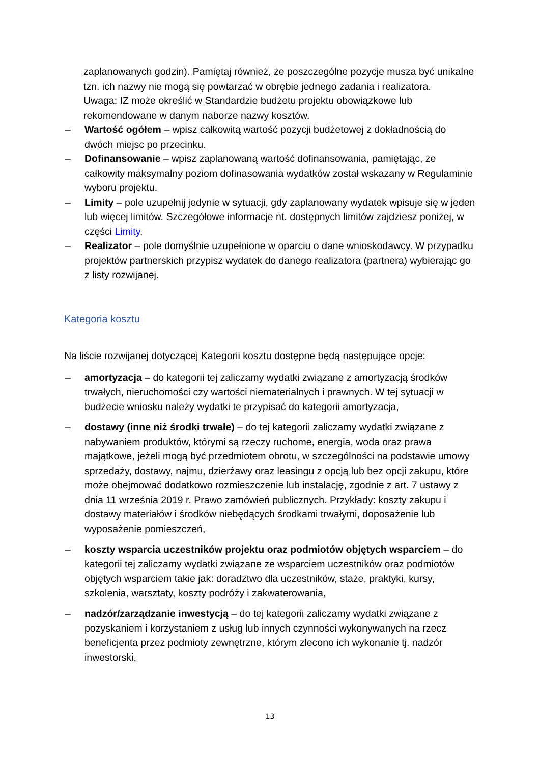zaplanowanych godzin). Pamiętaj również, że poszczególne pozycje musza być unikalne tzn. ich nazwy nie mogą się powtarzać w obrębie jednego zadania i realizatora.
Uwaga: IZ może określić w Standardzie budżetu projektu obowiązkowe lub rekomendowane w danym naborze nazwy kosztów.
– Wartość ogółem – wpisz całkowitą wartość pozycji budżetowej z dokładnością do dwóch miejsc po przecinku.
– Dofinansowanie – wpisz zaplanowaną wartość dofinansowania, pamiętając, że całkowity maksymalny poziom dofinasowania wydatków został wskazany w Regulaminie wyboru projektu.
– Limity – pole uzupełnij jedynie w sytuacji, gdy zaplanowany wydatek wpisuje się w jeden lub więcej limitów. Szczegółowe informacje nt. dostępnych limitów zajdziesz poniżej, w części Limity.
– Realizator – pole domyślnie uzupełnione w oparciu o dane wnioskodawcy. W przypadku projektów partnerskich przypisz wydatek do danego realizatora (partnera) wybierając go z listy rozwijanej.
Kategoria kosztu
Na liście rozwijanej dotyczącej Kategorii kosztu dostępne będą następujące opcje:
– amortyzacja – do kategorii tej zaliczamy wydatki związane z amortyzacją środków trwałych, nieruchomości czy wartości niematerialnych i prawnych. W tej sytuacji w budżecie wniosku należy wydatki te przypisać do kategorii amortyzacja,
– dostawy (inne niż środki trwałe) – do tej kategorii zaliczamy wydatki związane z nabywaniem produktów, którymi są rzeczy ruchome, energia, woda oraz prawa majątkowe, jeżeli mogą być przedmiotem obrotu, w szczególności na podstawie umowy sprzedaży, dostawy, najmu, dzierżawy oraz leasingu z opcją lub bez opcji zakupu, które może obejmować dodatkowo rozmieszczenie lub instalację, zgodnie z art. 7 ustawy z dnia 11 września 2019 r. Prawo zamówień publicznych. Przykłady: koszty zakupu i dostawy materiałów i środków niebędących środkami trwałymi, doposażenie lub wyposażenie pomieszczeń,
– koszty wsparcia uczestników projektu oraz podmiotów objętych wsparciem – do kategorii tej zaliczamy wydatki związane ze wsparciem uczestników oraz podmiotów objętych wsparciem takie jak: doradztwo dla uczestników, staże, praktyki, kursy, szkolenia, warsztaty, koszty podróży i zakwaterowania,
– nadzór/zarządzanie inwestycją – do tej kategorii zaliczamy wydatki związane z pozyskaniem i korzystaniem z usług lub innych czynności wykonywanych na rzecz beneficjenta przez podmioty zewnętrzne, którym zlecono ich wykonanie tj. nadzór inwestorski,
13